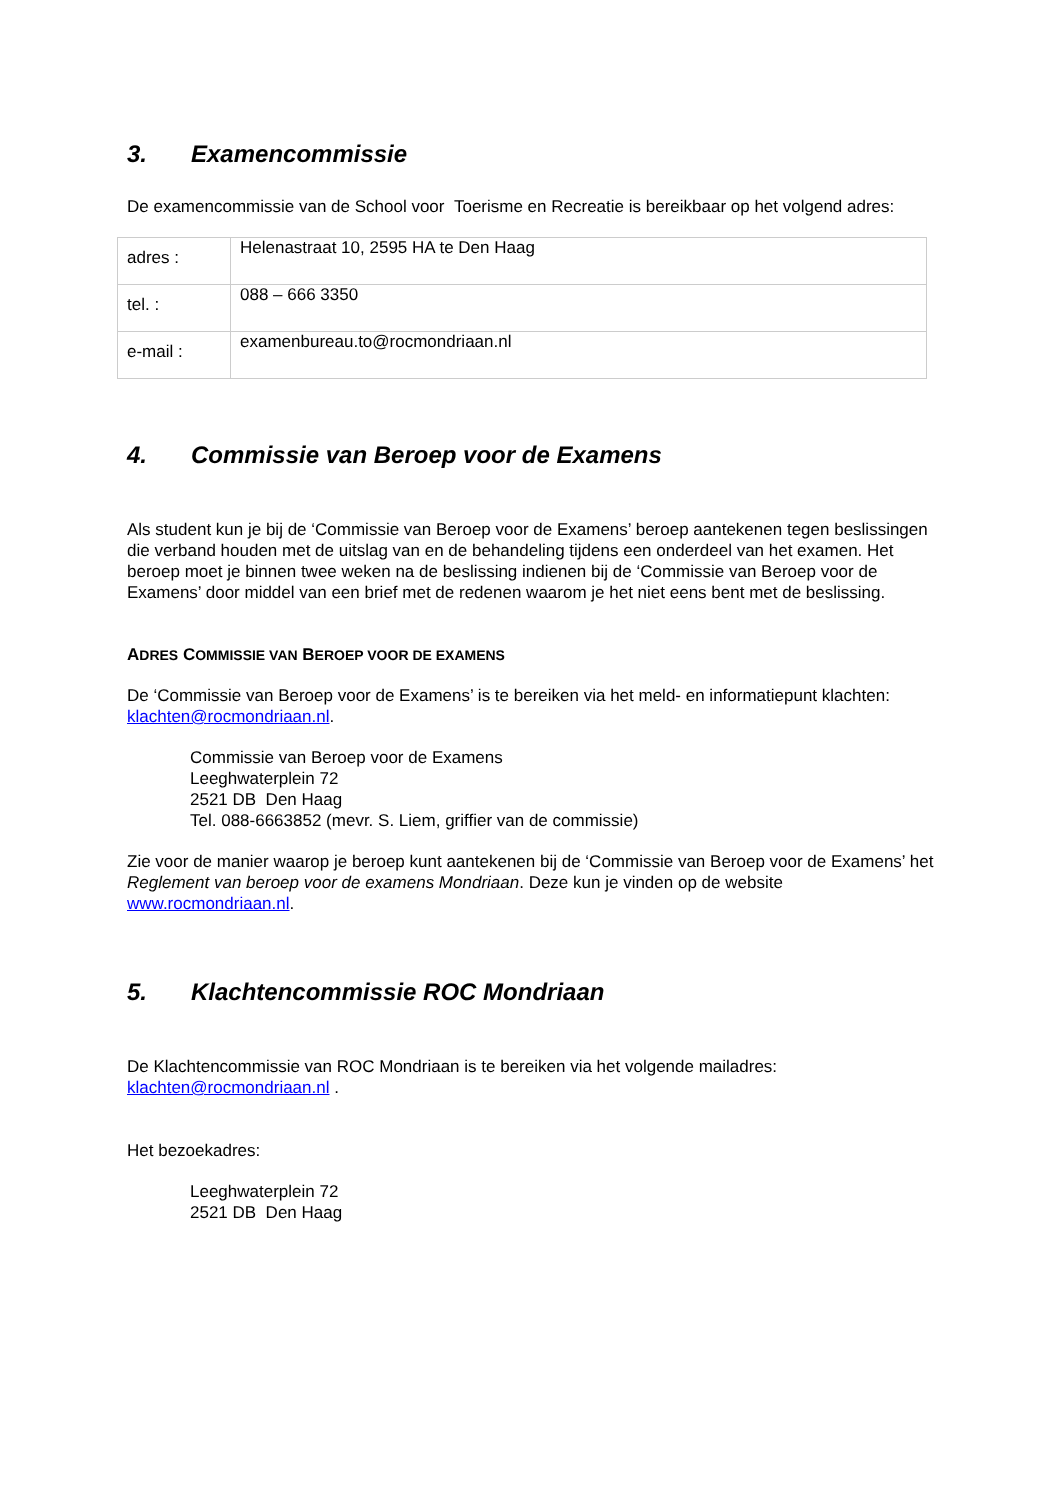3. Examencommissie
De examencommissie van de School voor Toerisme en Recreatie is bereikbaar op het volgend adres:
| adres : | Helenastraat 10, 2595 HA te Den Haag |
| tel. : | 088 – 666 3350 |
| e-mail : | examenbureau.to@rocmondriaan.nl |
4. Commissie van Beroep voor de Examens
Als student kun je bij de ‘Commissie van Beroep voor de Examens’ beroep aantekenen tegen beslissingen die verband houden met de uitslag van en de behandeling tijdens een onderdeel van het examen. Het beroep moet je binnen twee weken na de beslissing indienen bij de ‘Commissie van Beroep voor de Examens’ door middel van een brief met de redenen waarom je het niet eens bent met de beslissing.
ADRES COMMISSIE VAN BEROEP VOOR DE EXAMENS
De ‘Commissie van Beroep voor de Examens’ is te bereiken via het meld- en informatiepunt klachten: klachten@rocmondriaan.nl.
Commissie van Beroep voor de Examens
Leeghwaterplein 72
2521 DB Den Haag
Tel. 088-6663852 (mevr. S. Liem, griffier van de commissie)
Zie voor de manier waarop je beroep kunt aantekenen bij de ‘Commissie van Beroep voor de Examens’ het Reglement van beroep voor de examens Mondriaan. Deze kun je vinden op de website www.rocmondriaan.nl.
5. Klachtencommissie ROC Mondriaan
De Klachtencommissie van ROC Mondriaan is te bereiken via het volgende mailadres: klachten@rocmondriaan.nl .
Het bezoekadres:
Leeghwaterplein 72
2521 DB Den Haag